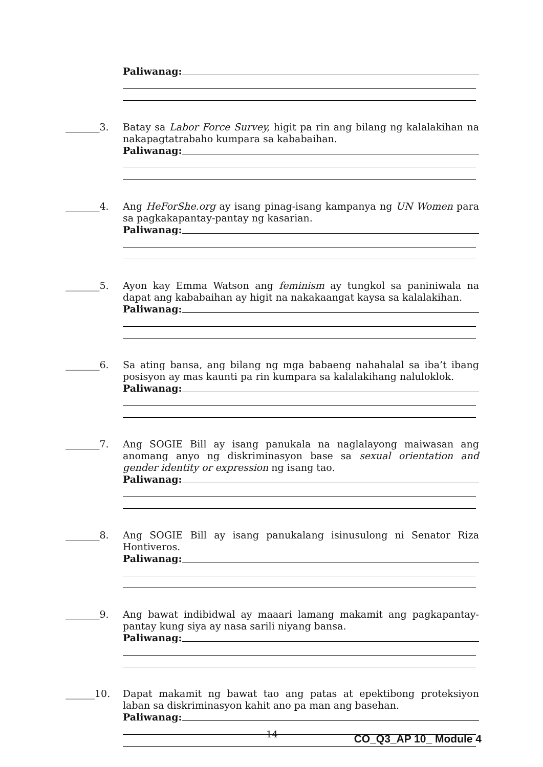Paliwanag:
_______3.
Batay sa Labor Force Survey, higit pa rin ang bilang ng kalalakihan na nakapagtatrabaho kumpara sa kababaihan.
Paliwanag:
_______4.
Ang HeForShe.org ay isang pinag-isang kampanya ng UN Women para sa pagkakapantay-pantay ng kasarian.
Paliwanag:
_______5.
Ayon kay Emma Watson ang feminism ay tungkol sa paniniwala na dapat ang kababaihan ay higit na nakakaangat kaysa sa kalalakihan.
Paliwanag:
_______6.
Sa ating bansa, ang bilang ng mga babaeng nahahalal sa iba’t ibang posisyon ay mas kaunti pa rin kumpara sa kalalakihang naluloklok.
Paliwanag:
_______7.
Ang SOGIE Bill ay isang panukala na naglalayong maiwasan ang anomang anyo ng diskriminasyon base sa sexual orientation and gender identity or expression ng isang tao.
Paliwanag:
_______8.
Ang SOGIE Bill ay isang panukalang isinusulong ni Senator Riza Hontiveros.
Paliwanag:
_______9.
Ang bawat indibidwal ay maaari lamang makamit ang pagkapantay-pantay kung siya ay nasa sarili niyang bansa.
Paliwanag:
______10.
Dapat makamit ng bawat tao ang patas at epektibong proteksiyon laban sa diskriminasyon kahit ano pa man ang basehan.
Paliwanag:
14 CO_Q3_AP 10_ Module 4